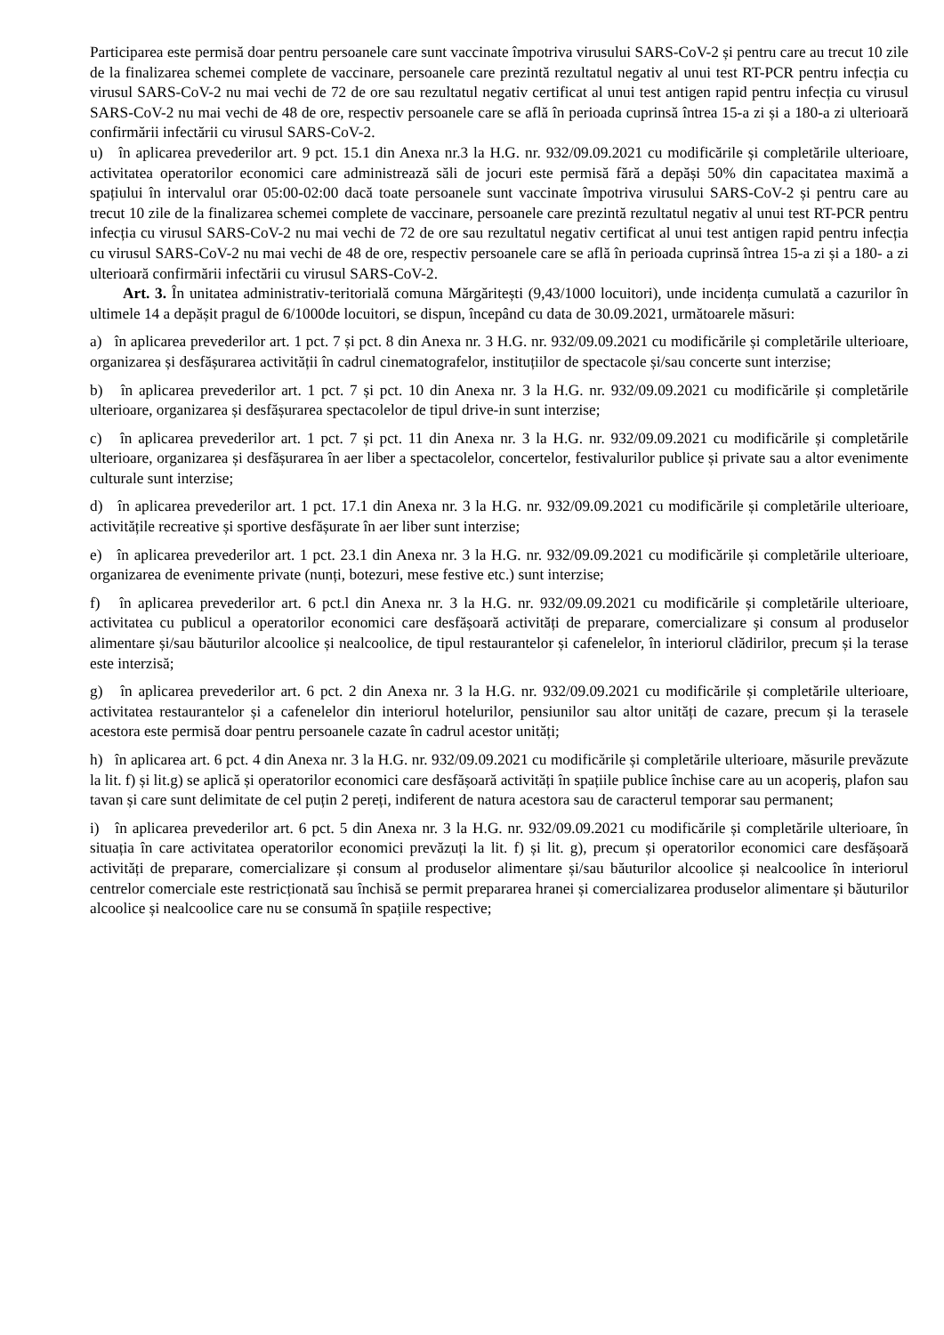Participarea este permisă doar pentru persoanele care sunt vaccinate împotriva virusului SARS-CoV-2 și pentru care au trecut 10 zile de la finalizarea schemei complete de vaccinare, persoanele care prezintă rezultatul negativ al unui test RT-PCR pentru infecția cu virusul SARS-CoV-2 nu mai vechi de 72 de ore sau rezultatul negativ certificat al unui test antigen rapid pentru infecția cu virusul SARS-CoV-2 nu mai vechi de 48 de ore, respectiv persoanele care se află în perioada cuprinsă întrea 15-a zi și a 180-a zi ulterioară confirmării infectării cu virusul SARS-CoV-2.
u) în aplicarea prevederilor art. 9 pct. 15.1 din Anexa nr.3 la H.G. nr. 932/09.09.2021 cu modificările și completările ulterioare, activitatea operatorilor economici care administrează săli de jocuri este permisă fără a depăși 50% din capacitatea maximă a spațiului în intervalul orar 05:00-02:00 dacă toate persoanele sunt vaccinate împotriva virusului SARS-CoV-2 și pentru care au trecut 10 zile de la finalizarea schemei complete de vaccinare, persoanele care prezintă rezultatul negativ al unui test RT-PCR pentru infecția cu virusul SARS-CoV-2 nu mai vechi de 72 de ore sau rezultatul negativ certificat al unui test antigen rapid pentru infecția cu virusul SARS-CoV-2 nu mai vechi de 48 de ore, respectiv persoanele care se află în perioada cuprinsă întrea 15-a zi și a 180- a zi ulterioară confirmării infectării cu virusul SARS-CoV-2.
Art. 3. În unitatea administrativ-teritorială comuna Mărgăritești (9,43/1000 locuitori), unde incidența cumulată a cazurilor în ultimele 14 a depășit pragul de 6/1000de locuitori, se dispun, începând cu data de 30.09.2021, următoarele măsuri:
a) în aplicarea prevederilor art. 1 pct. 7 și pct. 8 din Anexa nr. 3 H.G. nr. 932/09.09.2021 cu modificările și completările ulterioare, organizarea și desfășurarea activității în cadrul cinematografelor, instituțiilor de spectacole și/sau concerte sunt interzise;
b) în aplicarea prevederilor art. 1 pct. 7 și pct. 10 din Anexa nr. 3 la H.G. nr. 932/09.09.2021 cu modificările și completările ulterioare, organizarea și desfășurarea spectacolelor de tipul drive-in sunt interzise;
c) în aplicarea prevederilor art. 1 pct. 7 și pct. 11 din Anexa nr. 3 la H.G. nr. 932/09.09.2021 cu modificările și completările ulterioare, organizarea și desfășurarea în aer liber a spectacolelor, concertelor, festivalurilor publice și private sau a altor evenimente culturale sunt interzise;
d) în aplicarea prevederilor art. 1 pct. 17.1 din Anexa nr. 3 la H.G. nr. 932/09.09.2021 cu modificările și completările ulterioare, activitățile recreative și sportive desfășurate în aer liber sunt interzise;
e) în aplicarea prevederilor art. 1 pct. 23.1 din Anexa nr. 3 la H.G. nr. 932/09.09.2021 cu modificările și completările ulterioare, organizarea de evenimente private (nunți, botezuri, mese festive etc.) sunt interzise;
f) în aplicarea prevederilor art. 6 pct.l din Anexa nr. 3 la H.G. nr. 932/09.09.2021 cu modificările și completările ulterioare, activitatea cu publicul a operatorilor economici care desfășoară activități de preparare, comercializare și consum al produselor alimentare și/sau băuturilor alcoolice și nealcoolice, de tipul restaurantelor și cafenelelor, în interiorul clădirilor, precum și la terase este interzisă;
g) în aplicarea prevederilor art. 6 pct. 2 din Anexa nr. 3 la H.G. nr. 932/09.09.2021 cu modificările și completările ulterioare, activitatea restaurantelor și a cafenelelor din interiorul hotelurilor, pensiunilor sau altor unități de cazare, precum și la terasele acestora este permisă doar pentru persoanele cazate în cadrul acestor unități;
h) în aplicarea art. 6 pct. 4 din Anexa nr. 3 la H.G. nr. 932/09.09.2021 cu modificările și completările ulterioare, măsurile prevăzute la lit. f) și lit.g) se aplică și operatorilor economici care desfășoară activități în spațiile publice închise care au un acoperiș, plafon sau tavan și care sunt delimitate de cel puțin 2 pereți, indiferent de natura acestora sau de caracterul temporar sau permanent;
i) în aplicarea prevederilor art. 6 pct. 5 din Anexa nr. 3 la H.G. nr. 932/09.09.2021 cu modificările și completările ulterioare, în situația în care activitatea operatorilor economici prevăzuți la lit. f) și lit. g), precum și operatorilor economici care desfășoară activități de preparare, comercializare și consum al produselor alimentare și/sau băuturilor alcoolice și nealcoolice în interiorul centrelor comerciale este restricționată sau închisă se permit prepararea hranei și comercializarea produselor alimentare și băuturilor alcoolice și nealcoolice care nu se consumă în spațiile respective;